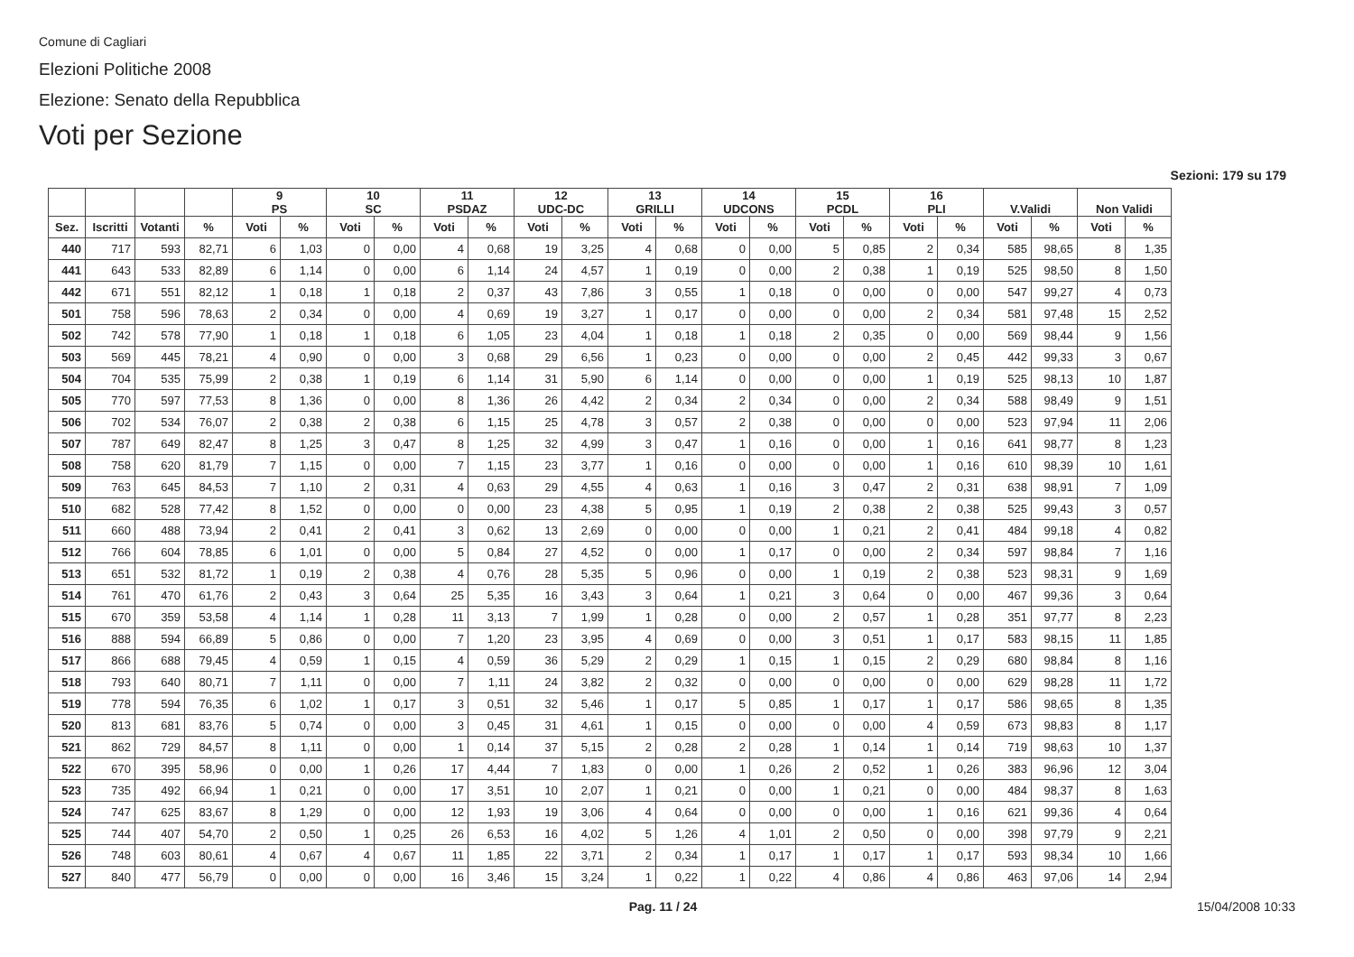Comune di Cagliari
Elezioni Politiche 2008
Elezione: Senato della Repubblica
Voti per Sezione
Sezioni: 179 su 179
| | | | | 9 PS | | 10 SC | | 11 PSDAZ | | 12 UDC-DC | | 13 GRILLI | | 14 UDCONS | | 15 PCDL | | 16 PLI | | V.Validi | | Non Validi | |
| --- | --- | --- | --- | --- | --- | --- | --- | --- | --- | --- | --- | --- | --- | --- | --- | --- | --- | --- | --- | --- | --- | --- | --- |
| Sez. | Iscritti | Votanti | % | Voti | % | Voti | % | Voti | % | Voti | % | Voti | % | Voti | % | Voti | % | Voti | % | Voti | % | Voti | % |
| 440 | 717 | 593 | 82,71 | 6 | 1,03 | 0 | 0,00 | 4 | 0,68 | 19 | 3,25 | 4 | 0,68 | 0 | 0,00 | 5 | 0,85 | 2 | 0,34 | 585 | 98,65 | 8 | 1,35 |
| 441 | 643 | 533 | 82,89 | 6 | 1,14 | 0 | 0,00 | 6 | 1,14 | 24 | 4,57 | 1 | 0,19 | 0 | 0,00 | 2 | 0,38 | 1 | 0,19 | 525 | 98,50 | 8 | 1,50 |
| 442 | 671 | 551 | 82,12 | 1 | 0,18 | 1 | 0,18 | 2 | 0,37 | 43 | 7,86 | 3 | 0,55 | 1 | 0,18 | 0 | 0,00 | 0 | 0,00 | 547 | 99,27 | 4 | 0,73 |
| 501 | 758 | 596 | 78,63 | 2 | 0,34 | 0 | 0,00 | 4 | 0,69 | 19 | 3,27 | 1 | 0,17 | 0 | 0,00 | 0 | 0,00 | 2 | 0,34 | 581 | 97,48 | 15 | 2,52 |
| 502 | 742 | 578 | 77,90 | 1 | 0,18 | 1 | 0,18 | 6 | 1,05 | 23 | 4,04 | 1 | 0,18 | 1 | 0,18 | 2 | 0,35 | 0 | 0,00 | 569 | 98,44 | 9 | 1,56 |
| 503 | 569 | 445 | 78,21 | 4 | 0,90 | 0 | 0,00 | 3 | 0,68 | 29 | 6,56 | 1 | 0,23 | 0 | 0,00 | 0 | 0,00 | 2 | 0,45 | 442 | 99,33 | 3 | 0,67 |
| 504 | 704 | 535 | 75,99 | 2 | 0,38 | 1 | 0,19 | 6 | 1,14 | 31 | 5,90 | 6 | 1,14 | 0 | 0,00 | 0 | 0,00 | 1 | 0,19 | 525 | 98,13 | 10 | 1,87 |
| 505 | 770 | 597 | 77,53 | 8 | 1,36 | 0 | 0,00 | 8 | 1,36 | 26 | 4,42 | 2 | 0,34 | 2 | 0,34 | 0 | 0,00 | 2 | 0,34 | 588 | 98,49 | 9 | 1,51 |
| 506 | 702 | 534 | 76,07 | 2 | 0,38 | 2 | 0,38 | 6 | 1,15 | 25 | 4,78 | 3 | 0,57 | 2 | 0,38 | 0 | 0,00 | 0 | 0,00 | 523 | 97,94 | 11 | 2,06 |
| 507 | 787 | 649 | 82,47 | 8 | 1,25 | 3 | 0,47 | 8 | 1,25 | 32 | 4,99 | 3 | 0,47 | 1 | 0,16 | 0 | 0,00 | 1 | 0,16 | 641 | 98,77 | 8 | 1,23 |
| 508 | 758 | 620 | 81,79 | 7 | 1,15 | 0 | 0,00 | 7 | 1,15 | 23 | 3,77 | 1 | 0,16 | 0 | 0,00 | 0 | 0,00 | 1 | 0,16 | 610 | 98,39 | 10 | 1,61 |
| 509 | 763 | 645 | 84,53 | 7 | 1,10 | 2 | 0,31 | 4 | 0,63 | 29 | 4,55 | 4 | 0,63 | 1 | 0,16 | 3 | 0,47 | 2 | 0,31 | 638 | 98,91 | 7 | 1,09 |
| 510 | 682 | 528 | 77,42 | 8 | 1,52 | 0 | 0,00 | 0 | 0,00 | 23 | 4,38 | 5 | 0,95 | 1 | 0,19 | 2 | 0,38 | 2 | 0,38 | 525 | 99,43 | 3 | 0,57 |
| 511 | 660 | 488 | 73,94 | 2 | 0,41 | 2 | 0,41 | 3 | 0,62 | 13 | 2,69 | 0 | 0,00 | 0 | 0,00 | 1 | 0,21 | 2 | 0,41 | 484 | 99,18 | 4 | 0,82 |
| 512 | 766 | 604 | 78,85 | 6 | 1,01 | 0 | 0,00 | 5 | 0,84 | 27 | 4,52 | 0 | 0,00 | 1 | 0,17 | 0 | 0,00 | 2 | 0,34 | 597 | 98,84 | 7 | 1,16 |
| 513 | 651 | 532 | 81,72 | 1 | 0,19 | 2 | 0,38 | 4 | 0,76 | 28 | 5,35 | 5 | 0,96 | 0 | 0,00 | 1 | 0,19 | 2 | 0,38 | 523 | 98,31 | 9 | 1,69 |
| 514 | 761 | 470 | 61,76 | 2 | 0,43 | 3 | 0,64 | 25 | 5,35 | 16 | 3,43 | 3 | 0,64 | 1 | 0,21 | 3 | 0,64 | 0 | 0,00 | 467 | 99,36 | 3 | 0,64 |
| 515 | 670 | 359 | 53,58 | 4 | 1,14 | 1 | 0,28 | 11 | 3,13 | 7 | 1,99 | 1 | 0,28 | 0 | 0,00 | 2 | 0,57 | 1 | 0,28 | 351 | 97,77 | 8 | 2,23 |
| 516 | 888 | 594 | 66,89 | 5 | 0,86 | 0 | 0,00 | 7 | 1,20 | 23 | 3,95 | 4 | 0,69 | 0 | 0,00 | 3 | 0,51 | 1 | 0,17 | 583 | 98,15 | 11 | 1,85 |
| 517 | 866 | 688 | 79,45 | 4 | 0,59 | 1 | 0,15 | 4 | 0,59 | 36 | 5,29 | 2 | 0,29 | 1 | 0,15 | 1 | 0,15 | 2 | 0,29 | 680 | 98,84 | 8 | 1,16 |
| 518 | 793 | 640 | 80,71 | 7 | 1,11 | 0 | 0,00 | 7 | 1,11 | 24 | 3,82 | 2 | 0,32 | 0 | 0,00 | 0 | 0,00 | 0 | 0,00 | 629 | 98,28 | 11 | 1,72 |
| 519 | 778 | 594 | 76,35 | 6 | 1,02 | 1 | 0,17 | 3 | 0,51 | 32 | 5,46 | 1 | 0,17 | 5 | 0,85 | 1 | 0,17 | 1 | 0,17 | 586 | 98,65 | 8 | 1,35 |
| 520 | 813 | 681 | 83,76 | 5 | 0,74 | 0 | 0,00 | 3 | 0,45 | 31 | 4,61 | 1 | 0,15 | 0 | 0,00 | 0 | 0,00 | 4 | 0,59 | 673 | 98,83 | 8 | 1,17 |
| 521 | 862 | 729 | 84,57 | 8 | 1,11 | 0 | 0,00 | 1 | 0,14 | 37 | 5,15 | 2 | 0,28 | 2 | 0,28 | 1 | 0,14 | 1 | 0,14 | 719 | 98,63 | 10 | 1,37 |
| 522 | 670 | 395 | 58,96 | 0 | 0,00 | 1 | 0,26 | 17 | 4,44 | 7 | 1,83 | 0 | 0,00 | 1 | 0,26 | 2 | 0,52 | 1 | 0,26 | 383 | 96,96 | 12 | 3,04 |
| 523 | 735 | 492 | 66,94 | 1 | 0,21 | 0 | 0,00 | 17 | 3,51 | 10 | 2,07 | 1 | 0,21 | 0 | 0,00 | 1 | 0,21 | 0 | 0,00 | 484 | 98,37 | 8 | 1,63 |
| 524 | 747 | 625 | 83,67 | 8 | 1,29 | 0 | 0,00 | 12 | 1,93 | 19 | 3,06 | 4 | 0,64 | 0 | 0,00 | 0 | 0,00 | 1 | 0,16 | 621 | 99,36 | 4 | 0,64 |
| 525 | 744 | 407 | 54,70 | 2 | 0,50 | 1 | 0,25 | 26 | 6,53 | 16 | 4,02 | 5 | 1,26 | 4 | 1,01 | 2 | 0,50 | 0 | 0,00 | 398 | 97,79 | 9 | 2,21 |
| 526 | 748 | 603 | 80,61 | 4 | 0,67 | 4 | 0,67 | 11 | 1,85 | 22 | 3,71 | 2 | 0,34 | 1 | 0,17 | 1 | 0,17 | 1 | 0,17 | 593 | 98,34 | 10 | 1,66 |
| 527 | 840 | 477 | 56,79 | 0 | 0,00 | 0 | 0,00 | 16 | 3,46 | 15 | 3,24 | 1 | 0,22 | 1 | 0,22 | 4 | 0,86 | 4 | 0,86 | 463 | 97,06 | 14 | 2,94 |
Pag. 11 / 24 15/04/2008 10:33